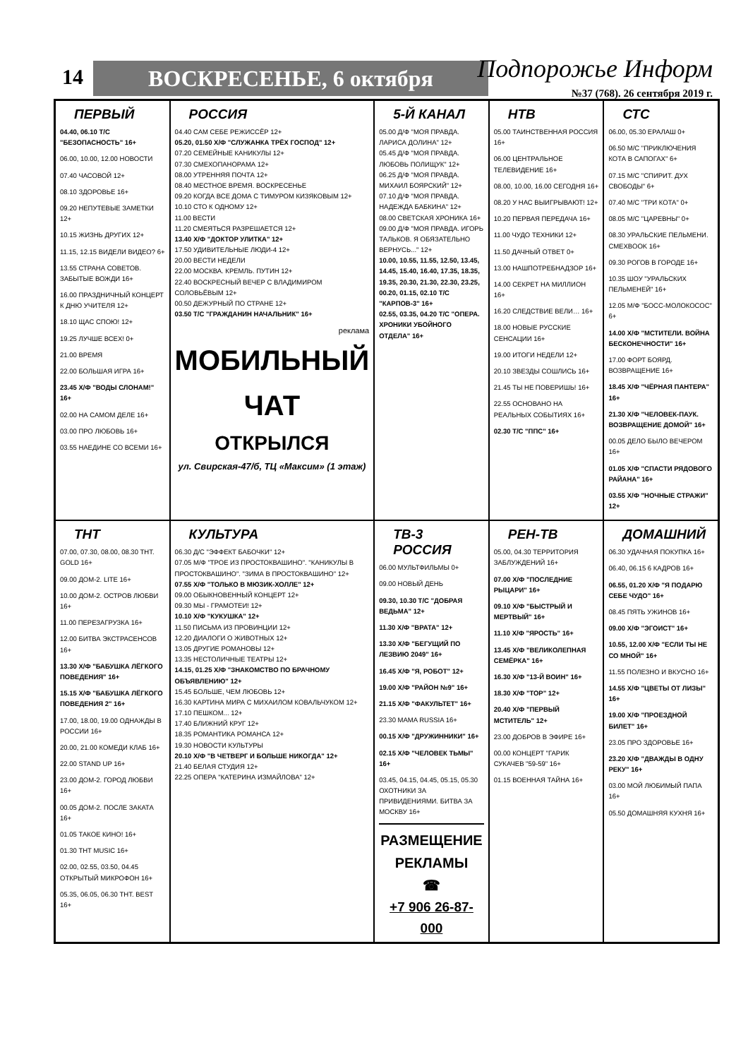14 ВОСКРЕСЕНЬЕ, 6 октября Подпорожье Информ
№37 (768). 26 сентября 2019 г.
ПЕРВЫЙ
04.40, 06.10 Т/С "БЕЗОПАСНОСТЬ" 16+
06.00, 10.00, 12.00 НОВОСТИ
07.40 ЧАСОВОЙ 12+
08.10 ЗДОРОВЬЕ 16+
09.20 НЕПУТЕВЫЕ ЗАМЕТКИ 12+
10.15 ЖИЗНЬ ДРУГИХ 12+
11.15, 12.15 ВИДЕЛИ ВИДЕО? 6+
13.55 СТРАНА СОВЕТОВ. ЗАБЫТЫЕ ВОЖДИ 16+
16.00 ПРАЗДНИЧНЫЙ КОНЦЕРТ К ДНЮ УЧИТЕЛЯ 12+
18.10 ЩАС СПОЮ! 12+
19.25 ЛУЧШЕ ВСЕХ! 0+
21.00 ВРЕМЯ
22.00 БОЛЬШАЯ ИГРА 16+
23.45 Х/Ф "ВОДЫ СЛОНАМ!" 16+
02.00 НА САМОМ ДЕЛЕ 16+
03.00 ПРО ЛЮБОВЬ 16+
03.55 НАЕДИНЕ СО ВСЕМИ 16+
РОССИЯ
04.40 САМ СЕБЕ РЕЖИССЁР 12+
05.20, 01.50 Х/Ф "СЛУЖАНКА ТРЁХ ГОСПОД" 12+
07.20 СЕМЕЙНЫЕ КАНИКУЛЫ 12+
07.30 СМЕХОПАНОРАМА 12+
08.00 УТРЕННЯЯ ПОЧТА 12+
08.40 МЕСТНОЕ ВРЕМЯ. ВОСКРЕСЕНЬЕ
09.20 КОГДА ВСЕ ДОМА С ТИМУРОМ КИЗЯКОВЫМ 12+
10.10 СТО К ОДНОМУ 12+
11.00 ВЕСТИ
11.20 СМЕЯТЬСЯ РАЗРЕШАЕТСЯ 12+
13.40 Х/Ф "ДОКТОР УЛИТКА" 12+
17.50 УДИВИТЕЛЬНЫЕ ЛЮДИ-4 12+
20.00 ВЕСТИ НЕДЕЛИ
22.00 МОСКВА. КРЕМЛЬ. ПУТИН 12+
22.40 ВОСКРЕСНЫЙ ВЕЧЕР С ВЛАДИМИРОМ СОЛОВЬЁВЫМ 12+
00.50 ДЕЖУРНЫЙ ПО СТРАНЕ 12+
03.50 Т/С "ГРАЖДАНИН НАЧАЛЬНИК" 16+
реклама
МОБИЛЬНЫЙ ЧАТ
ОТКРЫЛСЯ
ул. Свирская-47/б, ТЦ «Максим» (1 этаж)
5-Й КАНАЛ
05.00 Д/Ф "МОЯ ПРАВДА. ЛАРИСА ДОЛИНА" 12+
05.45 Д/Ф "МОЯ ПРАВДА. ЛЮБОВЬ ПОЛИЩУК" 12+
06.25 Д/Ф "МОЯ ПРАВДА. МИХАИЛ БОЯРСКИЙ" 12+
07.10 Д/Ф "МОЯ ПРАВДА. НАДЕЖДА БАБКИНА" 12+
08.00 СВЕТСКАЯ ХРОНИКА 16+
09.00 Д/Ф "МОЯ ПРАВДА. ИГОРЬ ТАЛЬКОВ. Я ОБЯЗАТЕЛЬНО ВЕРНУСЬ..." 12+
10.00, 10.55, 11.55, 12.50, 13.45, 14.45, 15.40, 16.40, 17.35, 18.35, 19.35, 20.30, 21.30, 22.30, 23.25, 00.20, 01.15, 02.10 Т/С "КАРПОВ-3" 16+
02.55, 03.35, 04.20 Т/С "ОПЕРА. ХРОНИКИ УБОЙНОГО ОТДЕЛА" 16+
НТВ
05.00 ТАИНСТВЕННАЯ РОССИЯ 16+
06.00 ЦЕНТРАЛЬНОЕ ТЕЛЕВИДЕНИЕ 16+
08.00, 10.00, 16.00 СЕГОДНЯ 16+
08.20 У НАС ВЫИГРЫВАЮТ! 12+
10.20 ПЕРВАЯ ПЕРЕДАЧА 16+
11.00 ЧУДО ТЕХНИКИ 12+
11.50 ДАЧНЫЙ ОТВЕТ 0+
13.00 НАШПОТРЕБНАДЗОР 16+
14.00 СЕКРЕТ НА МИЛЛИОН 16+
16.20 СЛЕДСТВИЕ ВЕЛИ… 16+
18.00 НОВЫЕ РУССКИЕ СЕНСАЦИИ 16+
19.00 ИТОГИ НЕДЕЛИ 12+
20.10 ЗВЕЗДЫ СОШЛИСЬ 16+
21.45 ТЫ НЕ ПОВЕРИШЬ! 16+
22.55 ОСНОВАНО НА РЕАЛЬНЫХ СОБЫТИЯХ 16+
02.30 Т/С "ППС" 16+
СТС
06.00, 05.30 ЕРАЛАШ 0+
06.50 М/С "ПРИКЛЮЧЕНИЯ КОТА В САПОГАХ" 6+
07.15 М/С "СПИРИТ. ДУХ СВОБОДЫ" 6+
07.40 М/С "ТРИ КОТА" 0+
08.05 М/С "ЦАРЕВНЫ" 0+
08.30 УРАЛЬСКИЕ ПЕЛЬМЕНИ. СМЕХBOOK 16+
09.30 РОГОВ В ГОРОДЕ 16+
10.35 ШОУ "УРАЛЬСКИХ ПЕЛЬМЕНЕЙ" 16+
12.05 М/Ф "БОСС-МОЛОКОСОС" 6+
14.00 Х/Ф "МСТИТЕЛИ. ВОЙНА БЕСКОНЕЧНОСТИ" 16+
17.00 ФОРТ БОЯРД. ВОЗВРАЩЕНИЕ 16+
18.45 Х/Ф "ЧЁРНАЯ ПАНТЕРА" 16+
21.30 Х/Ф "ЧЕЛОВЕК-ПАУК. ВОЗВРАЩЕНИЕ ДОМОЙ" 16+
00.05 ДЕЛО БЫЛО ВЕЧЕРОМ 16+
01.05 Х/Ф "СПАСТИ РЯДОВОГО РАЙАНА" 16+
03.55 Х/Ф "НОЧНЫЕ СТРАЖИ" 12+
ТНТ
07.00, 07.30, 08.00, 08.30 ТНТ. GOLD 16+
09.00 ДОМ-2. LITE 16+
10.00 ДОМ-2. ОСТРОВ ЛЮБВИ 16+
11.00 ПЕРЕЗАГРУЗКА 16+
12.00 БИТВА ЭКСТРАСЕНСОВ 16+
13.30 Х/Ф "БАБУШКА ЛЁГКОГО ПОВЕДЕНИЯ" 16+
15.15 Х/Ф "БАБУШКА ЛЁГКОГО ПОВЕДЕНИЯ 2" 16+
17.00, 18.00, 19.00 ОДНАЖДЫ В РОССИИ 16+
20.00, 21.00 КОМЕДИ КЛАБ 16+
22.00 STAND UP 16+
23.00 ДОМ-2. ГОРОД ЛЮБВИ 16+
00.05 ДОМ-2. ПОСЛЕ ЗАКАТА 16+
01.05 ТАКОЕ КИНО! 16+
01.30 ТНТ MUSIC 16+
02.00, 02.55, 03.50, 04.45 ОТКРЫТЫЙ МИКРОФОН 16+
05.35, 06.05, 06.30 ТНТ. BEST 16+
КУЛЬТУРА
06.30 Д/С "ЭФФЕКТ БАБОЧКИ" 12+
07.05 М/Ф "ТРОЕ ИЗ ПРОСТОКВАШИНО". "КАНИКУЛЫ В ПРОСТОКВАШИНО". "ЗИМА В ПРОСТОКВАШИНО" 12+
07.55 Х/Ф "ТОЛЬКО В МЮЗИК-ХОЛЛЕ" 12+
09.00 ОБЫКНОВЕННЫЙ КОНЦЕРТ 12+
09.30 МЫ - ГРАМОТЕИ! 12+
10.10 Х/Ф "КУКУШКА" 12+
11.50 ПИСЬМА ИЗ ПРОВИНЦИИ 12+
12.20 ДИАЛОГИ О ЖИВОТНЫХ 12+
13.05 ДРУГИЕ РОМАНОВЫ 12+
13.35 НЕСТОЛИЧНЫЕ ТЕАТРЫ 12+
14.15, 01.25 Х/Ф "ЗНАКОМСТВО ПО БРАЧНОМУ ОБЪЯВЛЕНИЮ" 12+
15.45 БОЛЬШЕ, ЧЕМ ЛЮБОВЬ 12+
16.30 КАРТИНА МИРА С МИХАИЛОМ КОВАЛЬЧУКОМ 12+
17.10 ПЕШКОМ... 12+
17.40 БЛИЖНИЙ КРУГ 12+
18.35 РОМАНТИКА РОМАНСА 12+
19.30 НОВОСТИ КУЛЬТУРЫ
20.10 Х/Ф "В ЧЕТВЕРГ И БОЛЬШЕ НИКОГДА" 12+
21.40 БЕЛАЯ СТУДИЯ 12+
22.25 ОПЕРА "КАТЕРИНА ИЗМАЙЛОВА" 12+
ТВ-3 РОССИЯ
06.00 МУЛЬТФИЛЬМЫ 0+
09.00 НОВЫЙ ДЕНЬ
09.30, 10.30 Т/С "ДОБРАЯ ВЕДЬМА" 12+
11.30 Х/Ф "ВРАТА" 12+
13.30 Х/Ф "БЕГУЩИЙ ПО ЛЕЗВИЮ 2049" 16+
16.45 Х/Ф "Я, РОБОТ" 12+
19.00 Х/Ф "РАЙОН №9" 16+
21.15 Х/Ф "ФАКУЛЬТЕТ" 16+
23.30 MAMA RUSSIA 16+
00.15 Х/Ф "ДРУЖИННИКИ" 16+
02.15 Х/Ф "ЧЕЛОВЕК ТЬМЫ" 16+
03.45, 04.15, 04.45, 05.15, 05.30 ОХОТНИКИ ЗА ПРИВИДЕНИЯМИ. БИТВА ЗА МОСКВУ 16+
РАЗМЕЩЕНИЕ РЕКЛАМЫ
☎
+7 906 26-87-000
РЕН-ТВ
05.00, 04.30 ТЕРРИТОРИЯ ЗАБЛУЖДЕНИЙ 16+
07.00 Х/Ф "ПОСЛЕДНИЕ РЫЦАРИ" 16+
09.10 Х/Ф "БЫСТРЫЙ И МЕРТВЫЙ" 16+
11.10 Х/Ф "ЯРОСТЬ" 16+
13.45 Х/Ф "ВЕЛИКОЛЕПНАЯ СЕМЁРКА" 16+
16.30 Х/Ф "13-Й ВОИН" 16+
18.30 Х/Ф "ТОР" 12+
20.40 Х/Ф "ПЕРВЫЙ МСТИТЕЛЬ" 12+
23.00 ДОБРОВ В ЭФИРЕ 16+
00.00 КОНЦЕРТ "ГАРИК СУКАЧЕВ "59-59" 16+
01.15 ВОЕННАЯ ТАЙНА 16+
ДОМАШНИЙ
06.30 УДАЧНАЯ ПОКУПКА 16+
06.40, 06.15 6 КАДРОВ 16+
06.55, 01.20 Х/Ф "Я ПОДАРЮ СЕБЕ ЧУДО" 16+
08.45 ПЯТЬ УЖИНОВ 16+
09.00 Х/Ф "ЭГОИСТ" 16+
10.55, 12.00 Х/Ф "ЕСЛИ ТЫ НЕ СО МНОЙ" 16+
11.55 ПОЛЕЗНО И ВКУСНО 16+
14.55 Х/Ф "ЦВЕТЫ ОТ ЛИЗЫ" 16+
19.00 Х/Ф "ПРОЕЗДНОЙ БИЛЕТ" 16+
23.05 ПРО ЗДОРОВЬЕ 16+
23.20 Х/Ф "ДВАЖДЫ В ОДНУ РЕКУ" 16+
03.00 МОЙ ЛЮБИМЫЙ ПАПА 16+
05.50 ДОМАШНЯЯ КУХНЯ 16+